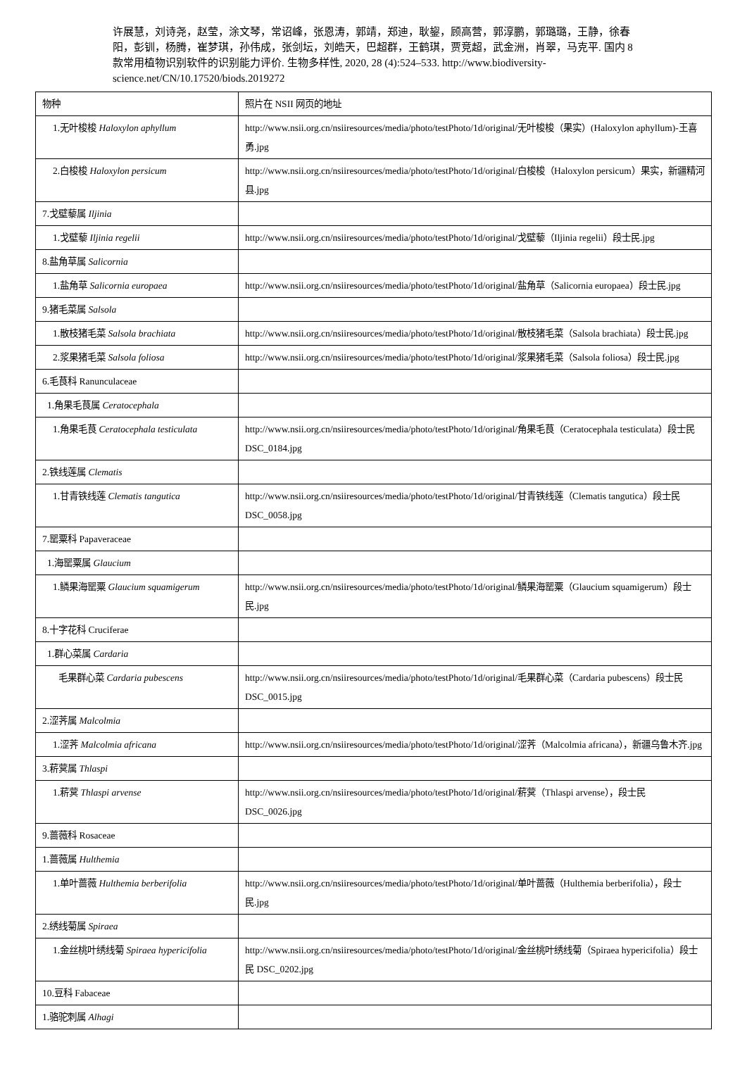许展慧，刘诗尧，赵莹，涂文琴，常诏峰，张恩涛，郭靖，郑迪，耿鋆，顾高营，郭淳鹏，郭璐璐，王静，徐春阳，彭钏，杨腾，崔梦琪，孙伟成，张剑坛，刘皓天，巴超群，王鹤琪，贾竞超，武金洲，肖翠，马克平. 国内 8 款常用植物识别软件的识别能力评价. 生物多样性, 2020, 28 (4):524–533. http://www.biodiversity-science.net/CN/10.17520/biods.2019272
| 物种 | 照片在 NSII 网页的地址 |
| --- | --- |
| 1.无叶梭梭 Haloxylon aphyllum | http://www.nsii.org.cn/nsiiresources/media/photo/testPhoto/1d/original/无叶梭梭（果实）(Haloxylon aphyllum)-王喜勇.jpg |
| 2.白梭梭 Haloxylon persicum | http://www.nsii.org.cn/nsiiresources/media/photo/testPhoto/1d/original/白梭梭（Haloxylon persicum）果实，新疆精河县.jpg |
| 7.戈壁藜属 Iljinia | |
| 1.戈壁藜 Iljinia regelii | http://www.nsii.org.cn/nsiiresources/media/photo/testPhoto/1d/original/戈壁藜（Iljinia regelii）段士民.jpg |
| 8.盐角草属 Salicornia | |
| 1.盐角草 Salicornia europaea | http://www.nsii.org.cn/nsiiresources/media/photo/testPhoto/1d/original/盐角草（Salicornia europaea）段士民.jpg |
| 9.猪毛菜属 Salsola | |
| 1.散枝猪毛菜 Salsola brachiata | http://www.nsii.org.cn/nsiiresources/media/photo/testPhoto/1d/original/散枝猪毛菜（Salsola brachiata）段士民.jpg |
| 2.浆果猪毛菜 Salsola foliosa | http://www.nsii.org.cn/nsiiresources/media/photo/testPhoto/1d/original/浆果猪毛菜（Salsola foliosa）段士民.jpg |
| 6.毛茛科 Ranunculaceae | |
| 1.角果毛茛属 Ceratocephala | |
| 1.角果毛茛 Ceratocephala testiculata | http://www.nsii.org.cn/nsiiresources/media/photo/testPhoto/1d/original/角果毛茛（Ceratocephala testiculata）段士民 DSC_0184.jpg |
| 2.铁线莲属 Clematis | |
| 1.甘青铁线莲 Clematis tangutica | http://www.nsii.org.cn/nsiiresources/media/photo/testPhoto/1d/original/甘青铁线莲（Clematis tangutica）段士民 DSC_0058.jpg |
| 7.罂粟科 Papaveraceae | |
| 1.海罂粟属 Glaucium | |
| 1.鳞果海罂粟 Glaucium squamigerum | http://www.nsii.org.cn/nsiiresources/media/photo/testPhoto/1d/original/鳞果海罂粟（Glaucium squamigerum）段士民.jpg |
| 8.十字花科 Cruciferae | |
| 1.群心菜属 Cardaria | |
| 毛果群心菜 Cardaria pubescens | http://www.nsii.org.cn/nsiiresources/media/photo/testPhoto/1d/original/毛果群心菜（Cardaria pubescens）段士民 DSC_0015.jpg |
| 2.涩荠属 Malcolmia | |
| 1.涩荠 Malcolmia africana | http://www.nsii.org.cn/nsiiresources/media/photo/testPhoto/1d/original/涩荠（Malcolmia africana），新疆乌鲁木齐.jpg |
| 3.菥蓂属 Thlaspi | |
| 1.菥蓂 Thlaspi arvense | http://www.nsii.org.cn/nsiiresources/media/photo/testPhoto/1d/original/菥蓂（Thlaspi arvense），段士民 DSC_0026.jpg |
| 9.蔷薇科 Rosaceae | |
| 1.蔷薇属 Hulthemia | |
| 1.单叶蔷薇 Hulthemia berberifolia | http://www.nsii.org.cn/nsiiresources/media/photo/testPhoto/1d/original/单叶蔷薇（Hulthemia berberifolia），段士民.jpg |
| 2.绣线菊属 Spiraea | |
| 1.金丝桃叶绣线菊 Spiraea hypericifolia | http://www.nsii.org.cn/nsiiresources/media/photo/testPhoto/1d/original/金丝桃叶绣线菊（Spiraea hypericifolia）段士民 DSC_0202.jpg |
| 10.豆科 Fabaceae | |
| 1.骆驼刺属 Alhagi | |